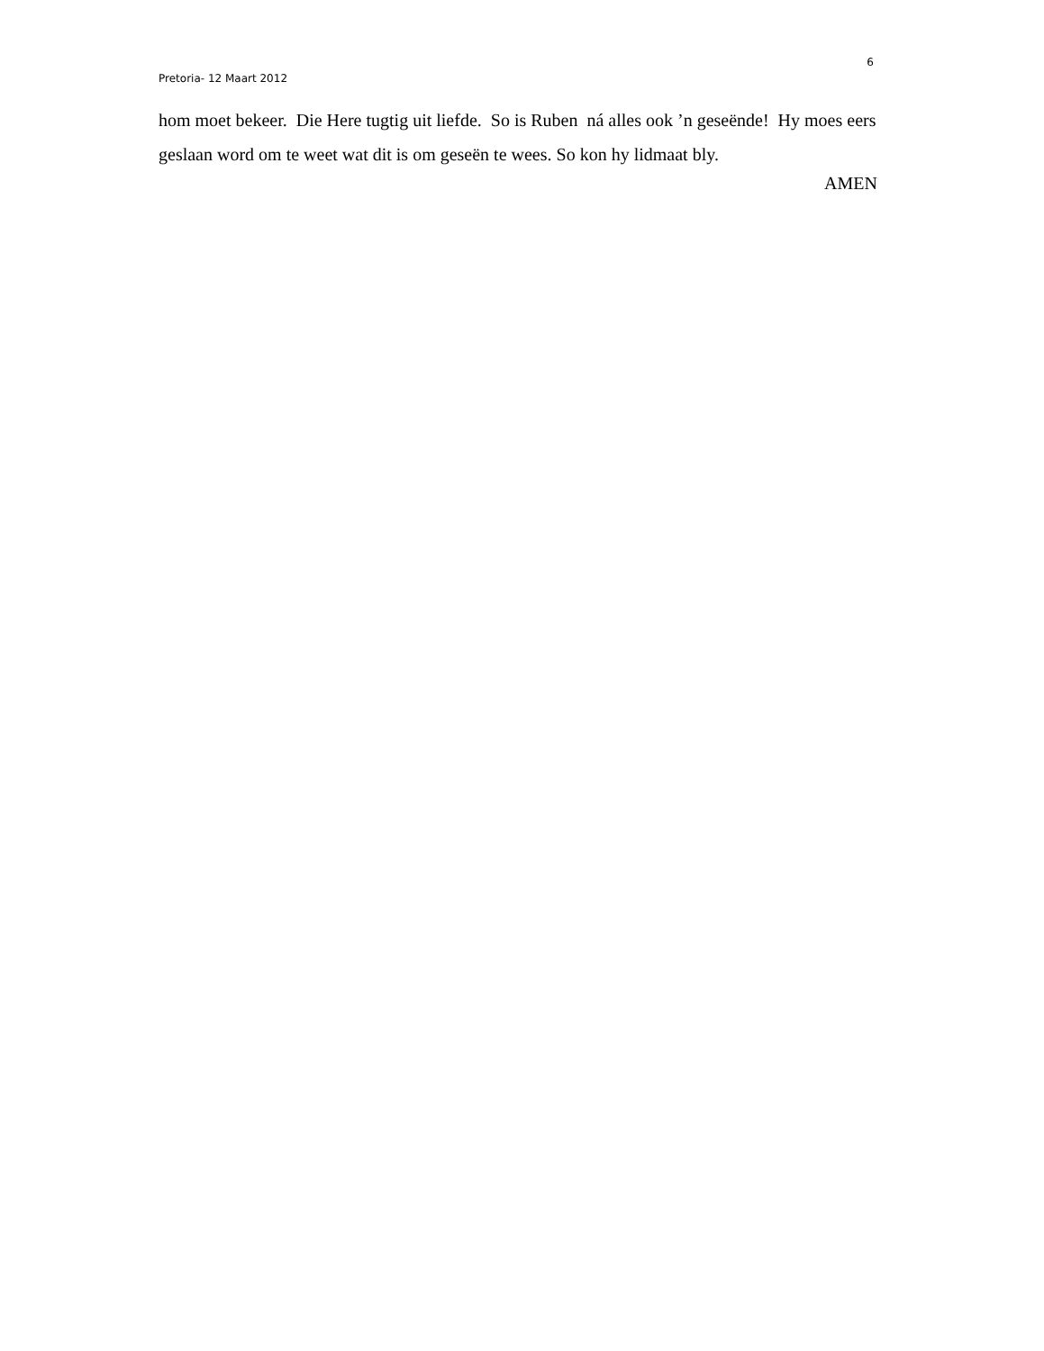6
Pretoria- 12 Maart 2012
hom moet bekeer. Die Here tugtig uit liefde. So is Ruben ná alles ook ’n geseënde! Hy moes eers geslaan word om te weet wat dit is om geseën te wees. So kon hy lidmaat bly.
AMEN